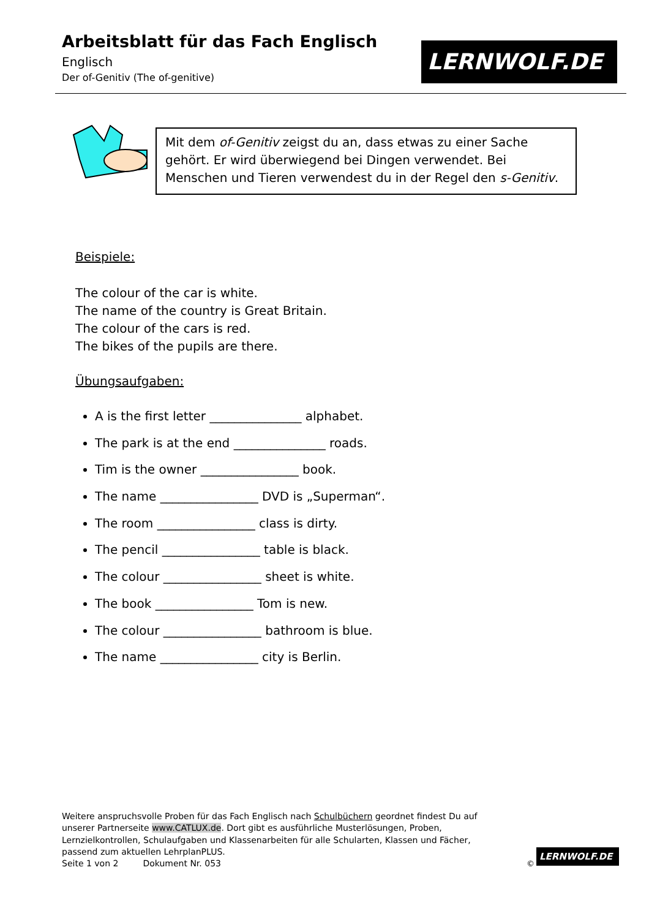Arbeitsblatt für das Fach Englisch
Englisch
Der of-Genitiv (The of-genitive)
LERNWOLF.DE
Mit dem of-Genitiv zeigst du an, dass etwas zu einer Sache gehört. Er wird überwiegend bei Dingen verwendet. Bei Menschen und Tieren verwendest du in der Regel den s-Genitiv.
Beispiele:
The colour of the car is white.
The name of the country is Great Britain.
The colour of the cars is red.
The bikes of the pupils are there.
Übungsaufgaben:
A is the first letter _______________ alphabet.
The park is at the end _______________ roads.
Tim is the owner ________________ book.
The name ________________ DVD is „Superman“.
The room ________________ class is dirty.
The pencil ________________ table is black.
The colour ________________ sheet is white.
The book ________________ Tom is new.
The colour ________________ bathroom is blue.
The name ________________ city is Berlin.
Weitere anspruchsvolle Proben für das Fach Englisch nach Schulbüchern geordnet findest Du auf unserer Partnerseite www.CATLUX.de. Dort gibt es ausführliche Musterlösungen, Proben, Lernzielkontrollen, Schulaufgaben und Klassenarbeiten für alle Schularten, Klassen und Fächer, passend zum aktuellen LehrplanPLUS.
Seite 1 von 2 Dokument Nr. 053
©
LERNWOLF.DE